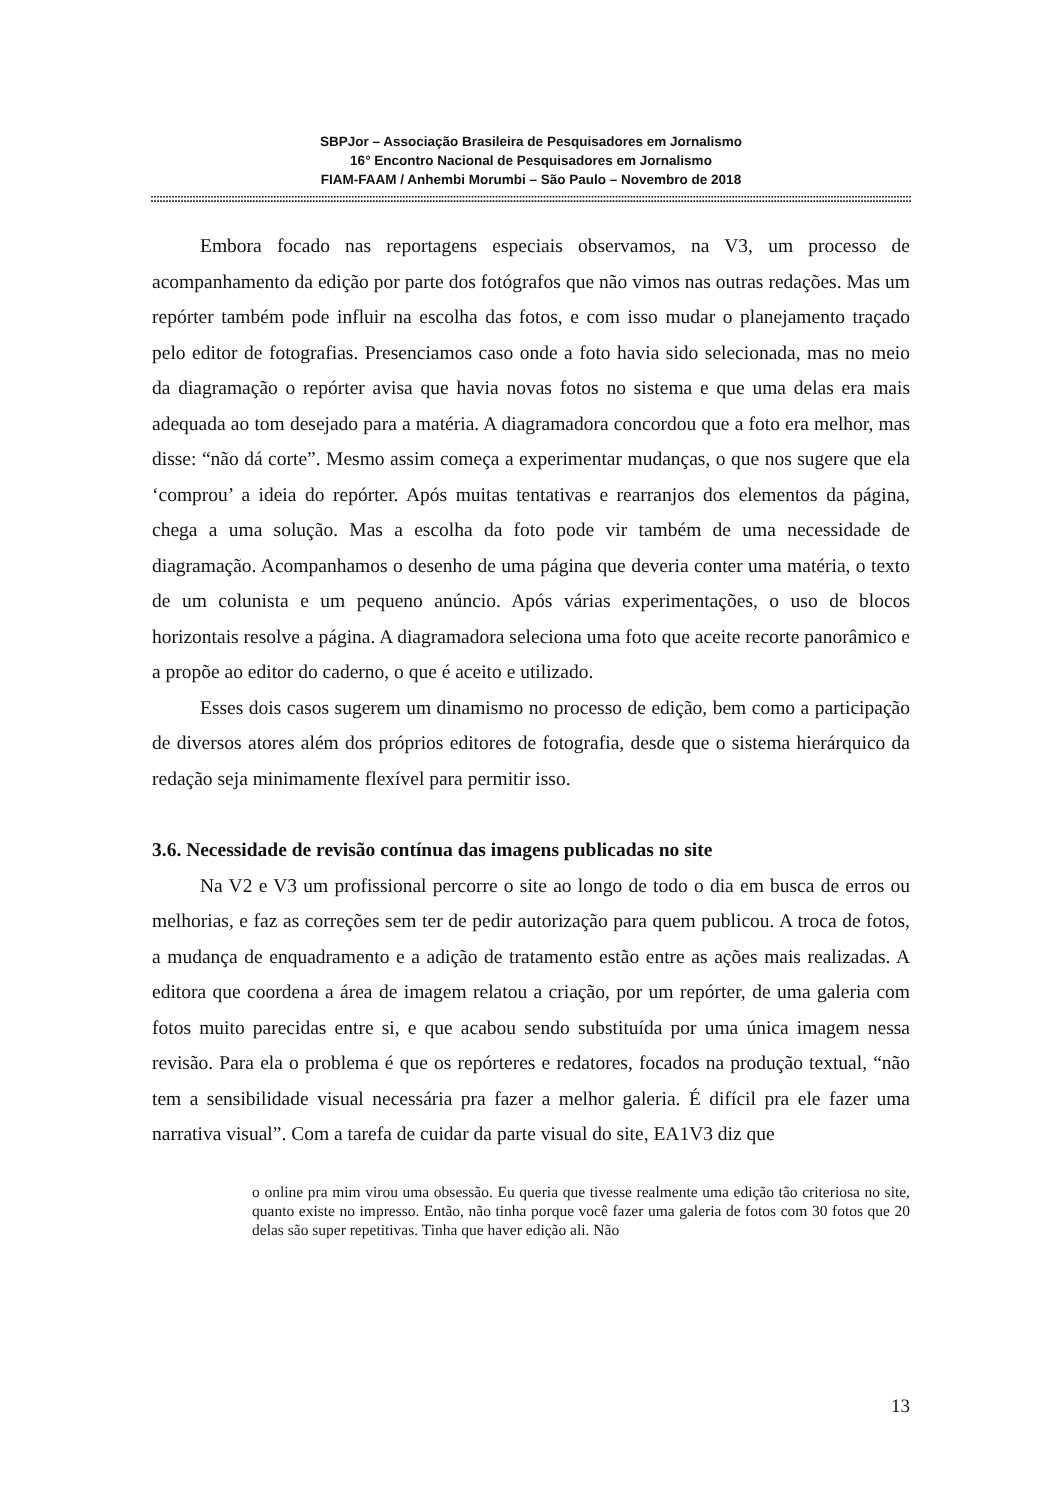SBPJor – Associação Brasileira de Pesquisadores em Jornalismo
16° Encontro Nacional de Pesquisadores em Jornalismo
FIAM-FAAM / Anhembi Morumbi – São Paulo – Novembro de 2018
::::::::::::::::::::::::::::::::::::::::::::::::::::::::::::::::::::::::::::::::::::::::::::::::::::::::::::::::::::::::::::::::::::::::::::::::::::::::::::::::::::::::::::::::::::::::::::::::::::::::::::::::::::::::::::::::::::::::::::::::::::::::::::::::::::::::
Embora focado nas reportagens especiais observamos, na V3, um processo de acompanhamento da edição por parte dos fotógrafos que não vimos nas outras redações. Mas um repórter também pode influir na escolha das fotos, e com isso mudar o planejamento traçado pelo editor de fotografias. Presenciamos caso onde a foto havia sido selecionada, mas no meio da diagramação o repórter avisa que havia novas fotos no sistema e que uma delas era mais adequada ao tom desejado para a matéria. A diagramadora concordou que a foto era melhor, mas disse: “não dá corte”. Mesmo assim começa a experimentar mudanças, o que nos sugere que ela ‘comprou’ a ideia do repórter. Após muitas tentativas e rearranjos dos elementos da página, chega a uma solução. Mas a escolha da foto pode vir também de uma necessidade de diagramação. Acompanhamos o desenho de uma página que deveria conter uma matéria, o texto de um colunista e um pequeno anúncio. Após várias experimentações, o uso de blocos horizontais resolve a página. A diagramadora seleciona uma foto que aceite recorte panorâmico e a propõe ao editor do caderno, o que é aceito e utilizado.
Esses dois casos sugerem um dinamismo no processo de edição, bem como a participação de diversos atores além dos próprios editores de fotografia, desde que o sistema hierárquico da redação seja minimamente flexível para permitir isso.
3.6. Necessidade de revisão contínua das imagens publicadas no site
Na V2 e V3 um profissional percorre o site ao longo de todo o dia em busca de erros ou melhorias, e faz as correções sem ter de pedir autorização para quem publicou. A troca de fotos, a mudança de enquadramento e a adição de tratamento estão entre as ações mais realizadas. A editora que coordena a área de imagem relatou a criação, por um repórter, de uma galeria com fotos muito parecidas entre si, e que acabou sendo substituída por uma única imagem nessa revisão. Para ela o problema é que os repórteres e redatores, focados na produção textual, “não tem a sensibilidade visual necessária pra fazer a melhor galeria. É difícil pra ele fazer uma narrativa visual”. Com a tarefa de cuidar da parte visual do site, EA1V3 diz que
o online pra mim virou uma obsessão. Eu queria que tivesse realmente uma edição tão criteriosa no site, quanto existe no impresso. Então, não tinha porque você fazer uma galeria de fotos com 30 fotos que 20 delas são super repetitivas. Tinha que haver edição ali. Não
13